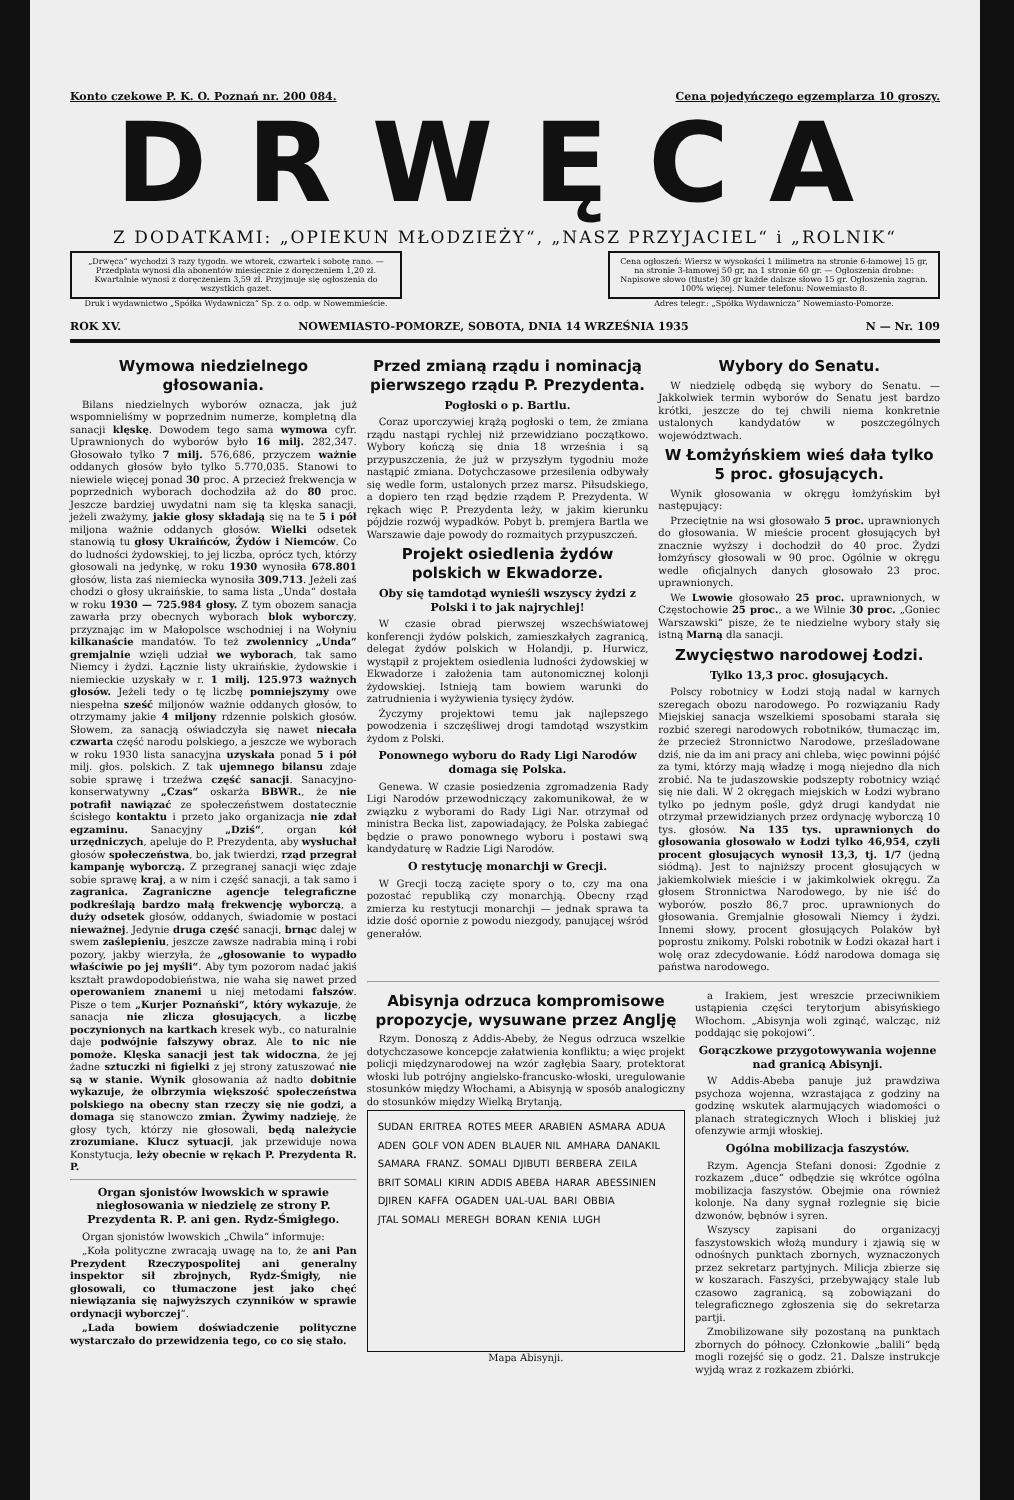Konto czekowe P. K. O. Poznań nr. 200 084. Cena pojedyńczego egzemplarza 10 groszy.
DRWĘCA
Z DODATKAMI: „OPIEKUN MŁODZIEŻY“, „NASZ PRZYJACIEL“ i „ROLNIK“
„Drwęca“ wychodzi 3 razy tygodn. we wtorek, czwartek i sobotę rano. — Przedpłata wynosi dla abonentów miesięcznie z doręczeniem 1,20 zł. Kwartalnie wynosi z doręczeniem 3,59 zł. Przyjmuje się ogłoszenia do wszystkich gazet.
Druk i wydawnictwo „Spółka Wydawnicza“ Sp. z o. odp. w Nowemmieście.
Cena ogłoszeń: Wiersz w wysokości 1 milimetra na stronie 6-łamowej 15 gr, na stronie 3-łamowej 50 gr, na 1 stronie 60 gr. — Ogłoszenia drobne: Napisowe słowo (tłuste) 30 gr każde dalsze słowo 15 gr. Ogłoszenia zagran. 100% więcej. Numer telefonu: Nowemiasto 8.
Adres telegr.: „Spółka Wydawnicza“ Nowemiasto-Pomorze.
ROK XV. NOWEMIASTO-POMORZE, SOBOTA, DNIA 14 WRZEŚNIA 1935 N — Nr. 109
Wymowa niedzielnego głosowania.
Bilans niedzielnych wyborów oznacza, jak już wspomnieliśmy w poprzednim numerze, kompletną dla sanacji klęskę. Dowodem tego sama wymowa cyfr. Uprawnionych do wyborów było 16 milj. 282,347. Głosowało tylko 7 milj. 576,686, przyczem ważnie oddanych głosów było tylko 5.770,035. Stanowi to niewiele więcej ponad 30 proc. A przecież frekwencja w poprzednich wyborach dochodziła aż do 80 proc. Jeszcze bardziej uwydatni nam się ta klęska sanacji, jeżeli zważymy, jakie głosy składają się na te 5 i pół miljona ważnie oddanych głosów. Wielki odsetek stanowią tu głosy Ukraińców, Żydów i Niemców. Co do ludności żydowskiej, to jej liczba, oprócz tych, którzy głosowali na jedynkę, w roku 1930 wynosiła 678.801 głosów, lista zaś niemiecka wynosiła 309.713. Jeżeli zaś chodzi o głosy ukraińskie, to sama lista „Unda“ dostała w roku 1930 — 725.984 głosy. Z tym obozem sanacja zawarła przy obecnych wyborach blok wyborczy, przyznając im w Małopolsce wschodniej i na Wołyniu kilkanaście mandatów. To też zwolennicy „Unda“ gremjalnie wzięli udział we wyborach, tak samo Niemcy i żydzi. Łącznie listy ukraińskie, żydowskie i niemieckie uzyskały w r. 1 milj. 125.973 ważnych głosów. Jeżeli tedy o tę liczbę pomniejszymy owe niespełna sześć miljonów ważnie oddanych głosów, to otrzymamy jakie 4 miljony rdzennie polskich głosów. Słowem, za sanacją oświadczyła się nawet niecała czwarta część narodu polskiego, a jeszcze we wyborach w roku 1930 lista sanacyjna uzyskała ponad 5 i pół milj. głos. polskich. Z tak ujemnego bilansu zdaje sobie sprawę i trzeźwa część sanacji. Sanacyjno-konserwatywny „Czas“ oskarża BBWR., że nie potrafił nawiązać ze społeczeństwem dostatecznie ścisłego kontaktu i przeto jako organizacja nie zdał egzaminu. Sanacyjny „Dziś“, organ kół urzędniczych, apeluje do P. Prezydenta, aby wysłuchał głosów społeczeństwa, bo, jak twierdzi, rząd przegrał kampanję wyborczą. Z przegranej sanacji więc zdaje sobie sprawę kraj, a w nim i część sanacji, a tak samo i zagranica. Zagraniczne agencje telegraficzne podkreślają bardzo małą frekwencję wyborczą, a duży odsetek głosów, oddanych, świadomie w postaci nieważnej. Jedynie druga część sanacji, brnąc dalej w swem zaślepieniu, jeszcze zawsze nadrabia miną i robi pozory, jakby wierzyła, że „głosowanie to wypadło właściwie po jej myśli“. Aby tym pozorom nadać jakiś kształt prawdopodobieństwa, nie waha się nawet przed operowaniem znanemi u niej metodami fałszów. Pisze o tem „Kurjer Poznański“, który wykazuje, że sanacja nie zlicza głosujących, a liczbę poczynionych na kartkach kresek wyb., co naturalnie daje podwójnie fałszywy obraz. Ale to nic nie pomoże. Klęska sanacji jest tak widoczna, że jej żadne sztuczki ni figielki z jej strony zatuszować nie są w stanie. Wynik głosowania aż nadto dobitnie wykazuje, że olbrzymia większość społeczeństwa polskiego na obecny stan rzeczy się nie godzi, a domaga się stanowczo zmian. Żywimy nadzieję, że głosy tych, którzy nie głosowali, będą należycie zrozumiane. Klucz sytuacji, jak przewiduje nowa Konstytucja, leży obecnie w rękach P. Prezydenta R. P.
Organ sjonistów lwowskich w sprawie niegłosowania w niedzielę ze strony P. Prezydenta R. P. ani gen. Rydz-Śmigłego.
Organ sjonistów lwowskich „Chwila“ informuje:
„Koła polityczne zwracają uwagę na to, że ani Pan Prezydent Rzeczypospolitej ani generalny inspektor sił zbrojnych, Rydz-Śmigły, nie głosowali, co tłumaczone jest jako chęć niewiązania się najwyższych czynników w sprawie ordynacji wyborczej“.
„Lada bowiem doświadczenie polityczne wystarczało do przewidzenia tego, co co się stało.
Przed zmianą rządu i nominacją pierwszego rządu P. Prezydenta.
Pogłoski o p. Bartlu.
Coraz uporczywiej krążą pogłoski o tem, że zmiana rządu nastąpi rychlej niż przewidziano początkowo. Wybory kończą się dnia 18 września i są przypuszczenia, że już w przyszłym tygodniu może nastąpić zmiana. Dotychczasowe przesilenia odbywały się wedle form, ustalonych przez marsz. Piłsudskiego, a dopiero ten rząd będzie rządem P. Prezydenta. W rękach więc P. Prezydenta leży, w jakim kierunku pójdzie rozwój wypadków. Pobyt b. premjera Bartla we Warszawie daje powody do rozmaitych przypuszczeń.
Projekt osiedlenia żydów polskich w Ekwadorze.
Oby się tamdotąd wynieśli wszyscy żydzi z Polski i to jak najrychlej!
W czasie obrad pierwszej wszechświatowej konferencji żydów polskich, zamieszkałych zagranicą, delegat żydów polskich w Holandji, p. Hurwicz, wystąpił z projektem osiedlenia ludności żydowskiej w Ekwadorze i założenia tam autonomicznej kolonji żydowskiej. Istnieją tam bowiem warunki do zatrudnienia i wyżywienia tysięcy żydów.
Życzymy projektowi temu jak najlepszego powodzenia i szczęśliwej drogi tamdotąd wszystkim żydom z Polski.
Ponownego wyboru do Rady Ligi Narodów domaga się Polska.
Genewa. W czasie posiedzenia zgromadzenia Rady Ligi Narodów przewodniczący zakomunikował, że w związku z wyborami do Rady Ligi Nar. otrzymał od ministra Becka list, zapowiadający, że Polska zabiegać będzie o prawo ponownego wyboru i postawi swą kandydaturę w Radzie Ligi Narodów.
O restytucję monarchji w Grecji.
W Grecji toczą zacięte spory o to, czy ma ona pozostać republiką czy monarchją. Obecny rząd zmierza ku restytucji monarchji — jednak sprawa ta idzie dość opornie z powodu niezgody, panującej wśród generałów.
Wybory do Senatu.
W niedzielę odbędą się wybory do Senatu. — Jakkolwiek termin wyborów do Senatu jest bardzo krótki, jeszcze do tej chwili niema konkretnie ustalonych kandydatów w poszczególnych województwach.
W Łomżyńskiem wieś dała tylko 5 proc. głosujących.
Wynik głosowania w okręgu łomżyńskim był następujący:
Przeciętnie na wsi głosowało 5 proc. uprawnionych do głosowania. W mieście procent głosujących był znacznie wyższy i dochodził do 40 proc. Żydzi łomżyńscy głosowali w 90 proc. Ogólnie w okręgu wedle oficjalnych danych głosowało 23 proc. uprawnionych.
We Lwowie głosowało 25 proc. uprawnionych, w Częstochowie 25 proc., a we Wilnie 30 proc. „Goniec Warszawski“ pisze, że te niedzielne wybory stały się istną Marną dla sanacji.
Zwycięstwo narodowej Łodzi.
Tylko 13,3 proc. głosujących.
Polscy robotnicy w Łodzi stoją nadal w karnych szeregach obozu narodowego. Po rozwiązaniu Rady Miejskiej sanacja wszelkiemi sposobami starała się rozbić szeregi narodowych robotników, tłumacząc im, że przecież Stronnictwo Narodowe, prześladowane dziś, nie da im ani pracy ani chleba, więc powinni pójść za tymi, którzy mają władzę i mogą niejedno dla nich zrobić. Na te judaszowskie podszepty robotnicy wziąć się nie dali. W 2 okręgach miejskich w Łodzi wybrano tylko po jednym pośle, gdyż drugi kandydat nie otrzymał przewidzianych przez ordynację wyborczą 10 tys. głosów. Na 135 tys. uprawnionych do głosowania głosowało w Łodzi tylko 46,954, czyli procent głosujących wynosił 13,3, tj. 1/7 (jedną siódmą). Jest to najniższy procent głosujących w jakiemkolwiek mieście i w jakimkolwiek okręgu. Za głosem Stronnictwa Narodowego, by nie iść do wyborów, poszło 86,7 proc. uprawnionych do głosowania. Gremjalnie głosowali Niemcy i żydzi. Innemi słowy, procent głosujących Polaków był poprostu znikomy. Polski robotnik w Łodzi okazał hart i wolę oraz zdecydowanie. Łódź narodowa domaga się państwa narodowego.
Abisynja odrzuca kompromisowe propozycje, wysuwane przez Anglję
Rzym. Donoszą z Addis-Abeby, że Negus odrzuca wszelkie dotychczasowe koncepcje załatwienia konfliktu; a więc projekt policji międzynarodowej na wzór zagłębia Saary, protektorat włoski lub potrójny angielsko-francusko-włoski, uregulowanie stosunków między Włochami, a Abisynją w sposób analogiczny do stosunków między Wielką Brytanją,
SUDAN ERITREA ROTES MEER ARABIEN ASMARA ADUA ADEN GOLF VON ADEN BLAUER NIL AMHARA DANAKIL SAMARA FRANZ. SOMALI DJIBUTI BERBERA ZEILA BRIT SOMALI KIRIN ADDIS ABEBA HARAR ABESSINIEN DJIREN KAFFA OGADEN UAL-UAL BARI OBBIA JTAL SOMALI MEREGH BORAN KENIA LUGH
Mapa Abisynji.
a Irakiem, jest wreszcie przeciwnikiem ustąpienia części terytorjum abisyńskiego Włochom. „Abisynja woli zginąć, walcząc, niż poddając się pokojowi“.
Gorączkowe przygotowywania wojenne nad granicą Abisynji.
W Addis-Abeba panuje już prawdziwa psychoza wojenna, wzrastająca z godziny na godzinę wskutek alarmujących wiadomości o planach strategicznych Włoch i bliskiej już ofenzywie armji włoskiej.
Ogólna mobilizacja faszystów.
Rzym. Agencja Stefani donosi: Zgodnie z rozkazem „duce“ odbędzie się wkrótce ogólna mobilizacja faszystów. Obejmie ona również kolonje. Na dany sygnał rozlegnie się bicie dzwonów, bębnów i syren.
Wszyscy zapisani do organizacyj faszystowskich włożą mundury i zjawią się w odnośnych punktach zbornych, wyznaczonych przez sekretarz partyjnych. Milicja zbierze się w koszarach. Faszyści, przebywający stale lub czasowo zagranicą, są zobowiązani do telegraficznego zgłoszenia się do sekretarza partji.
Zmobilizowane siły pozostaną na punktach zbornych do północy. Członkowie „balili“ będą mogli rozejść się o godz. 21. Dalsze instrukcje wyjdą wraz z rozkazem zbiórki.